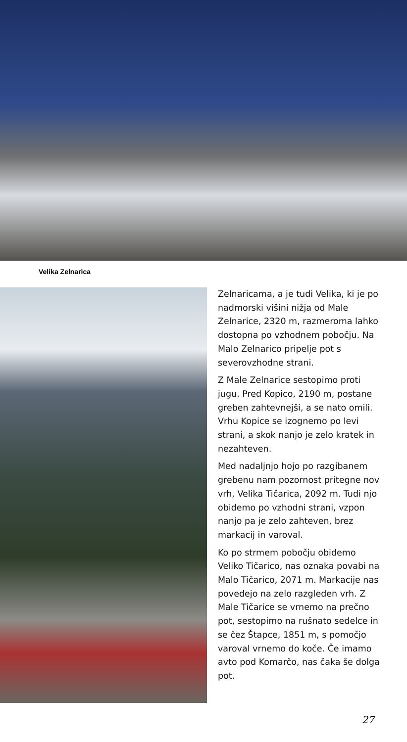Velika Zelnarica
Zelnaricama, a je tudi Velika, ki je po nadmorski višini nižja od Male Zelnarice, 2320 m, razmeroma lahko dostopna po vzhodnem pobočju. Na Malo Zelnarico pripelje pot s severovzhodne strani.
Z Male Zelnarice sestopimo proti jugu. Pred Kopico, 2190 m, postane greben zahtevnejši, a se nato omili. Vrhu Kopice se izognemo po levi strani, a skok nanjo je zelo kratek in nezahteven.
Med nadaljnjo hojo po razgibanem grebenu nam pozornost pritegne nov vrh, Velika Tičarica, 2092 m. Tudi njo obidemo po vzhodni strani, vzpon nanjo pa je zelo zahteven, brez markacij in varoval.
Ko po strmem pobočju obidemo Veliko Tičarico, nas oznaka povabi na Malo Tičarico, 2071 m. Markacije nas povedejo na zelo razgleden vrh. Z Male Tičarice se vrnemo na prečno pot, sestopimo na rušnato sedelce in se čez Štapce, 1851 m, s pomočjo varoval vrnemo do koče. Če imamo avto pod Komarčo, nas čaka še dolga pot.
27